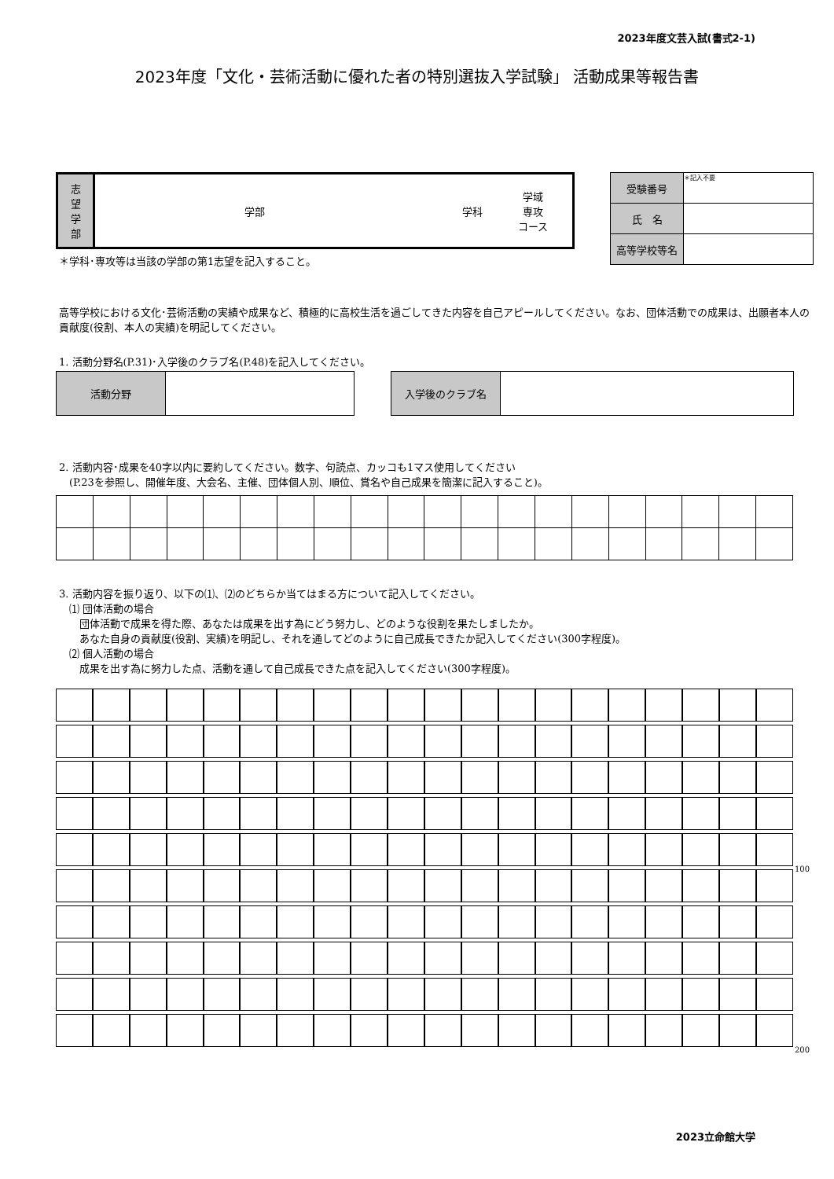2023年度文芸入試(書式2-1)
2023年度「文化・芸術活動に優れた者の特別選抜入学試験」 活動成果等報告書
| 志 望 学 部 | 学部 | 学科 | 学域 専攻 コース |
＊学科･専攻等は当該の学部の第1志望を記入すること。
| 受験番号 | ＊記入不要 |
| 氏 名 | |
| 高等学校等名 | |
高等学校における文化･芸術活動の実績や成果など、積極的に高校生活を過ごしてきた内容を自己アピールしてください。なお、団体活動での成果は、出願者本人の貢献度(役割、本人の実績)を明記してください。
1. 活動分野名(P.31)･入学後のクラブ名(P.48)を記入してください。
| 活動分野 | |
| 入学後のクラブ名 | |
2. 活動内容･成果を40字以内に要約してください。数字、句読点、カッコも1マス使用してください
　(P.23を参照し、開催年度、大会名、主催、団体個人別、順位、賞名や自己成果を簡潔に記入すること)。
3. 活動内容を振り返り、以下の⑴、⑵のどちらか当てはまる方について記入してください。
　⑴ 団体活動の場合
　　団体活動で成果を得た際、あなたは成果を出す為にどう努力し、どのような役割を果たしましたか。
　　あなた自身の貢献度(役割、実績)を明記し、それを通してどのように自己成長できたか記入してください(300字程度)。
　⑵ 個人活動の場合
　　成果を出す為に努力した点、活動を通して自己成長できた点を記入してください(300字程度)。
100
200
2023立命館大学